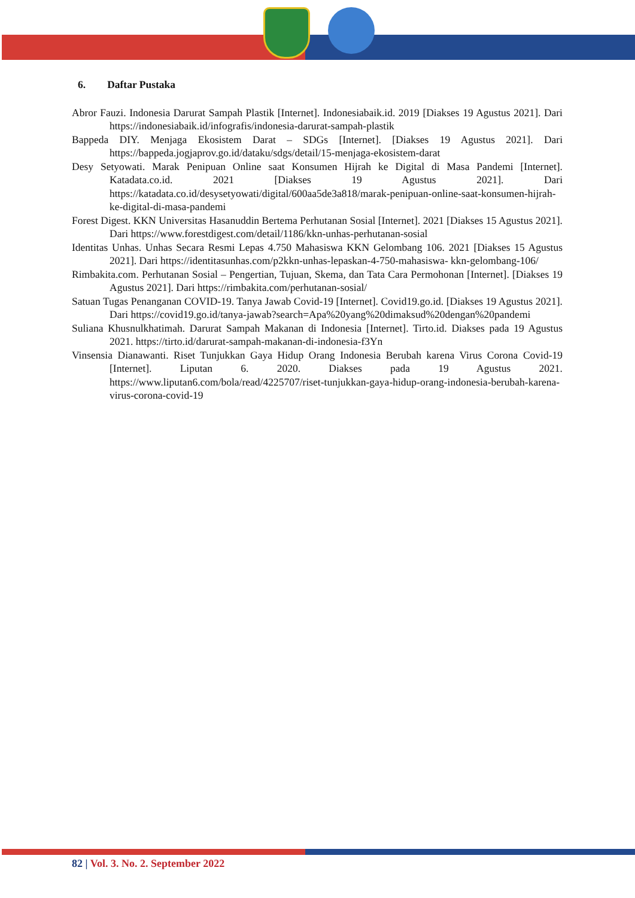6. Daftar Pustaka
Abror Fauzi. Indonesia Darurat Sampah Plastik [Internet]. Indonesiabaik.id. 2019 [Diakses 19 Agustus 2021]. Dari https://indonesiabaik.id/infografis/indonesia-darurat-sampah-plastik
Bappeda DIY. Menjaga Ekosistem Darat – SDGs [Internet]. [Diakses 19 Agustus 2021]. Dari https://bappeda.jogjaprov.go.id/dataku/sdgs/detail/15-menjaga-ekosistem-darat
Desy Setyowati. Marak Penipuan Online saat Konsumen Hijrah ke Digital di Masa Pandemi [Internet]. Katadata.co.id. 2021 [Diakses 19 Agustus 2021]. Dari https://katadata.co.id/desysetyowati/digital/600aa5de3a818/marak-penipuan-online-saat-konsumen-hijrah-ke-digital-di-masa-pandemi
Forest Digest. KKN Universitas Hasanuddin Bertema Perhutanan Sosial [Internet]. 2021 [Diakses 15 Agustus 2021]. Dari https://www.forestdigest.com/detail/1186/kkn-unhas-perhutanan-sosial
Identitas Unhas. Unhas Secara Resmi Lepas 4.750 Mahasiswa KKN Gelombang 106. 2021 [Diakses 15 Agustus 2021]. Dari https://identitasunhas.com/p2kkn-unhas-lepaskan-4-750-mahasiswa- kkn-gelombang-106/
Rimbakita.com. Perhutanan Sosial – Pengertian, Tujuan, Skema, dan Tata Cara Permohonan [Internet]. [Diakses 19 Agustus 2021]. Dari https://rimbakita.com/perhutanan-sosial/
Satuan Tugas Penanganan COVID-19. Tanya Jawab Covid-19 [Internet]. Covid19.go.id. [Diakses 19 Agustus 2021]. Dari https://covid19.go.id/tanya-jawab?search=Apa%20yang%20dimaksud%20dengan%20pandemi
Suliana Khusnulkhatimah. Darurat Sampah Makanan di Indonesia [Internet]. Tirto.id. Diakses pada 19 Agustus 2021. https://tirto.id/darurat-sampah-makanan-di-indonesia-f3Yn
Vinsensia Dianawanti. Riset Tunjukkan Gaya Hidup Orang Indonesia Berubah karena Virus Corona Covid-19 [Internet]. Liputan 6. 2020. Diakses pada 19 Agustus 2021. https://www.liputan6.com/bola/read/4225707/riset-tunjukkan-gaya-hidup-orang-indonesia-berubah-karena-virus-corona-covid-19
82 | Vol. 3. No. 2. September 2022